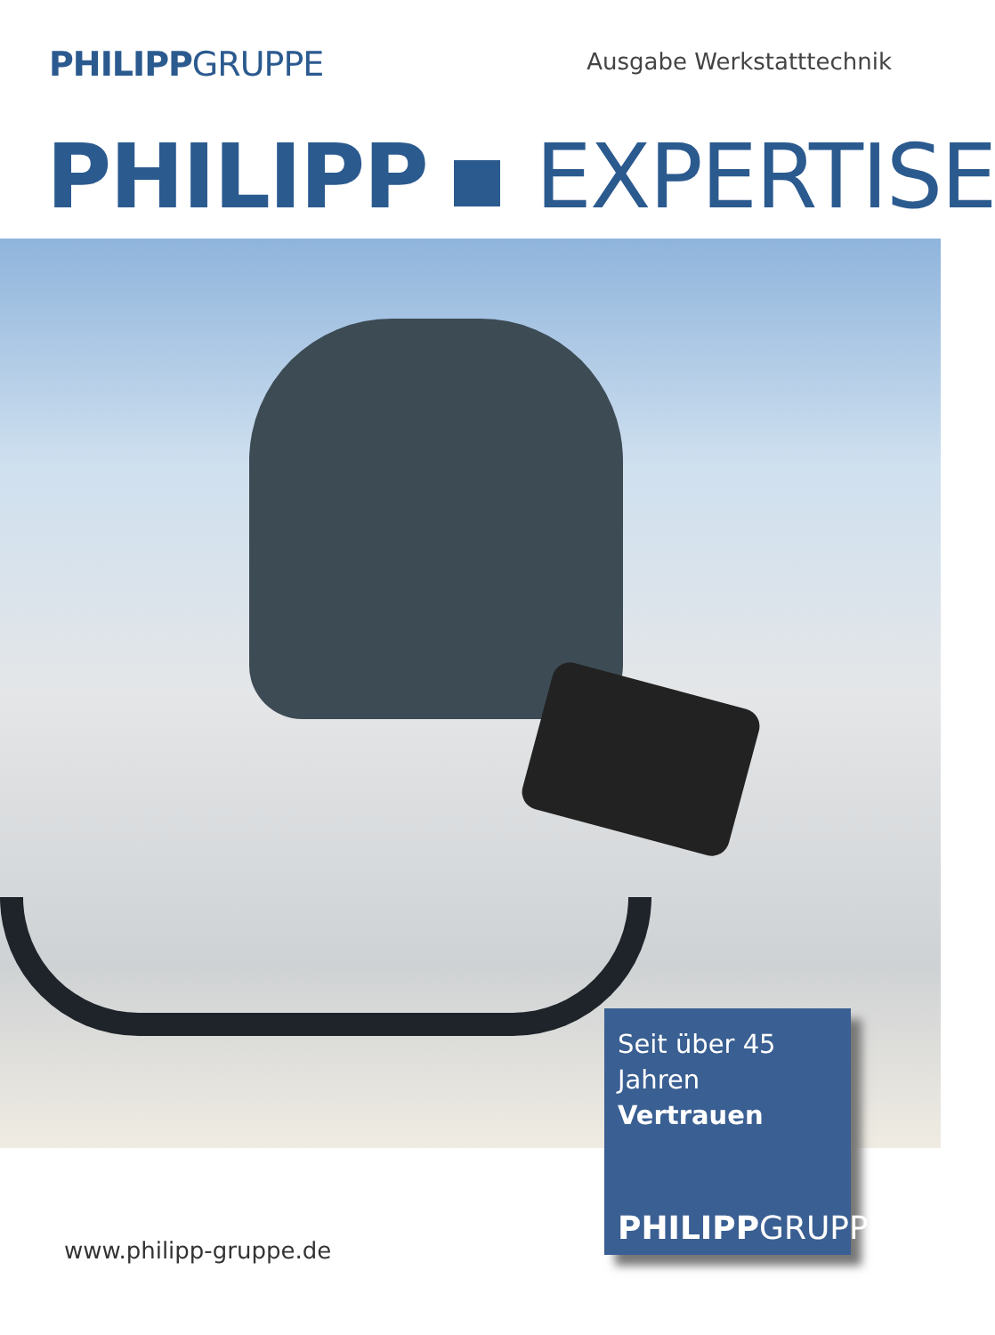PHILIPPGRUPPE
Ausgabe Werkstatttechnik
PHILIPP EXPERTISE
Seit über 45 Jahren
Vertrauen
PHILIPPGRUPPE
www.philipp-gruppe.de